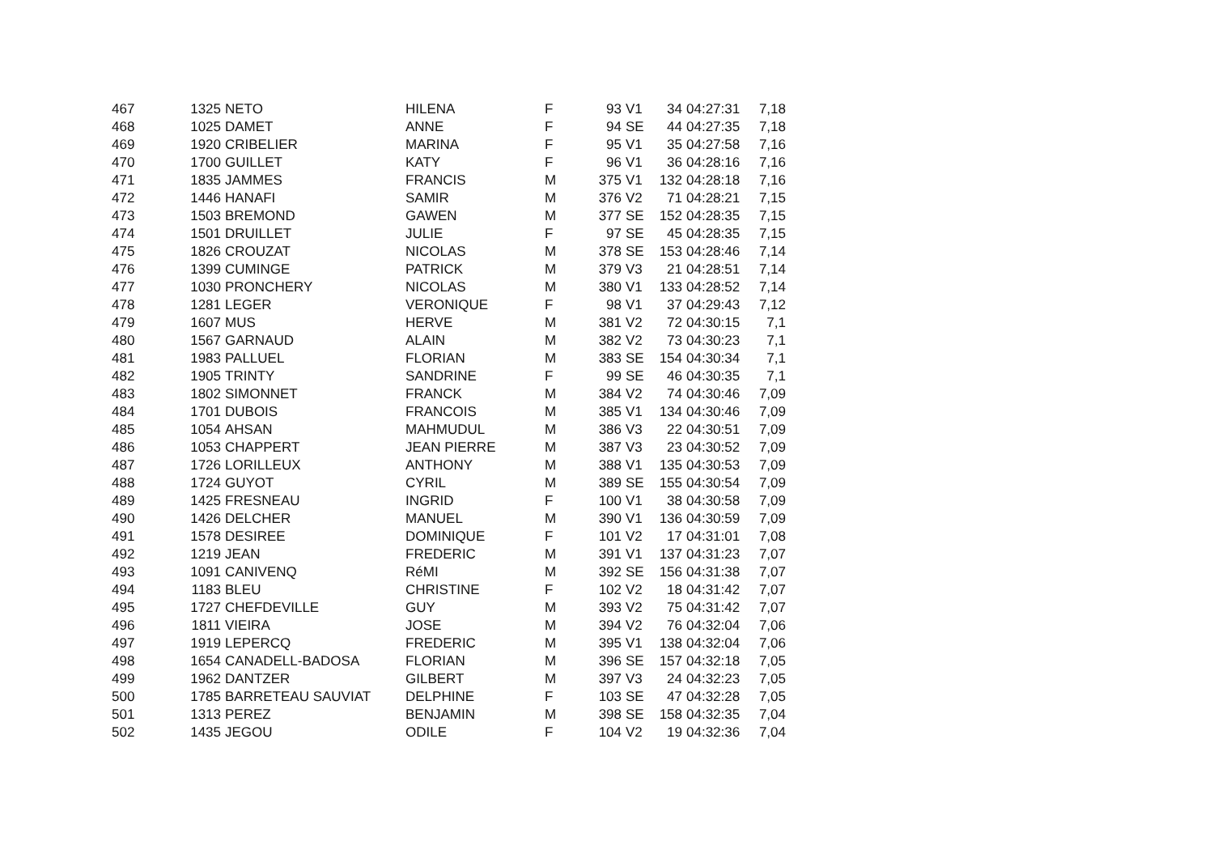| 467 | 1325 | NETO | HILENA | F | 93 | V1 | 34 | 04:27:31 | 7,18 |
| 468 | 1025 | DAMET | ANNE | F | 94 | SE | 44 | 04:27:35 | 7,18 |
| 469 | 1920 | CRIBELIER | MARINA | F | 95 | V1 | 35 | 04:27:58 | 7,16 |
| 470 | 1700 | GUILLET | KATY | F | 96 | V1 | 36 | 04:28:16 | 7,16 |
| 471 | 1835 | JAMMES | FRANCIS | M | 375 | V1 | 132 | 04:28:18 | 7,16 |
| 472 | 1446 | HANAFI | SAMIR | M | 376 | V2 | 71 | 04:28:21 | 7,15 |
| 473 | 1503 | BREMOND | GAWEN | M | 377 | SE | 152 | 04:28:35 | 7,15 |
| 474 | 1501 | DRUILLET | JULIE | F | 97 | SE | 45 | 04:28:35 | 7,15 |
| 475 | 1826 | CROUZAT | NICOLAS | M | 378 | SE | 153 | 04:28:46 | 7,14 |
| 476 | 1399 | CUMINGE | PATRICK | M | 379 | V3 | 21 | 04:28:51 | 7,14 |
| 477 | 1030 | PRONCHERY | NICOLAS | M | 380 | V1 | 133 | 04:28:52 | 7,14 |
| 478 | 1281 | LEGER | VERONIQUE | F | 98 | V1 | 37 | 04:29:43 | 7,12 |
| 479 | 1607 | MUS | HERVE | M | 381 | V2 | 72 | 04:30:15 | 7,1 |
| 480 | 1567 | GARNAUD | ALAIN | M | 382 | V2 | 73 | 04:30:23 | 7,1 |
| 481 | 1983 | PALLUEL | FLORIAN | M | 383 | SE | 154 | 04:30:34 | 7,1 |
| 482 | 1905 | TRINTY | SANDRINE | F | 99 | SE | 46 | 04:30:35 | 7,1 |
| 483 | 1802 | SIMONNET | FRANCK | M | 384 | V2 | 74 | 04:30:46 | 7,09 |
| 484 | 1701 | DUBOIS | FRANCOIS | M | 385 | V1 | 134 | 04:30:46 | 7,09 |
| 485 | 1054 | AHSAN | MAHMUDUL | M | 386 | V3 | 22 | 04:30:51 | 7,09 |
| 486 | 1053 | CHAPPERT | JEAN PIERRE | M | 387 | V3 | 23 | 04:30:52 | 7,09 |
| 487 | 1726 | LORILLEUX | ANTHONY | M | 388 | V1 | 135 | 04:30:53 | 7,09 |
| 488 | 1724 | GUYOT | CYRIL | M | 389 | SE | 155 | 04:30:54 | 7,09 |
| 489 | 1425 | FRESNEAU | INGRID | F | 100 | V1 | 38 | 04:30:58 | 7,09 |
| 490 | 1426 | DELCHER | MANUEL | M | 390 | V1 | 136 | 04:30:59 | 7,09 |
| 491 | 1578 | DESIREE | DOMINIQUE | F | 101 | V2 | 17 | 04:31:01 | 7,08 |
| 492 | 1219 | JEAN | FREDERIC | M | 391 | V1 | 137 | 04:31:23 | 7,07 |
| 493 | 1091 | CANIVENQ | RéMI | M | 392 | SE | 156 | 04:31:38 | 7,07 |
| 494 | 1183 | BLEU | CHRISTINE | F | 102 | V2 | 18 | 04:31:42 | 7,07 |
| 495 | 1727 | CHEFDEVILLE | GUY | M | 393 | V2 | 75 | 04:31:42 | 7,07 |
| 496 | 1811 | VIEIRA | JOSE | M | 394 | V2 | 76 | 04:32:04 | 7,06 |
| 497 | 1919 | LEPERCQ | FREDERIC | M | 395 | V1 | 138 | 04:32:04 | 7,06 |
| 498 | 1654 | CANADELL-BADOSA | FLORIAN | M | 396 | SE | 157 | 04:32:18 | 7,05 |
| 499 | 1962 | DANTZER | GILBERT | M | 397 | V3 | 24 | 04:32:23 | 7,05 |
| 500 | 1785 | BARRETEAU SAUVIAT | DELPHINE | F | 103 | SE | 47 | 04:32:28 | 7,05 |
| 501 | 1313 | PEREZ | BENJAMIN | M | 398 | SE | 158 | 04:32:35 | 7,04 |
| 502 | 1435 | JEGOU | ODILE | F | 104 | V2 | 19 | 04:32:36 | 7,04 |